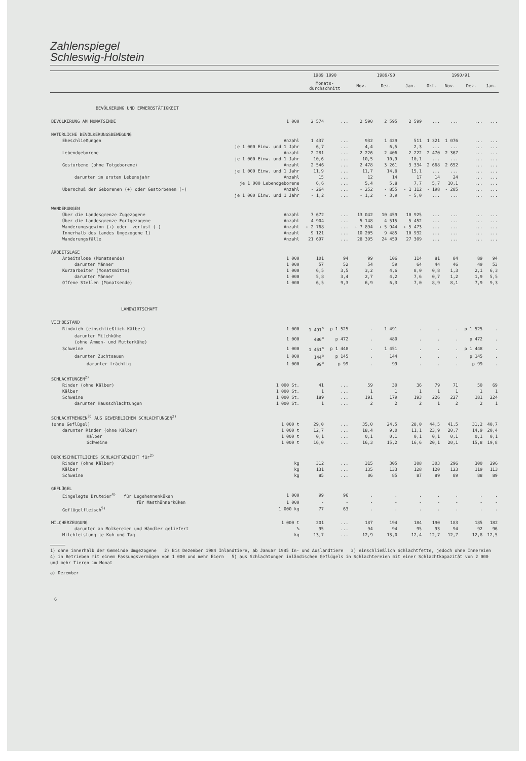Zahlenspiegel
Schleswig-Holstein
| | | 1989 1990 | | 1989/90 | | | 1990/91 | | | |
| --- | --- | --- | --- | --- | --- | --- | --- | --- | --- | --- |
| | | Monats- durchschnitt | | Nov. | Dez. | Jan. | Okt. | Nov. | Dez. | Jan. |
| BEVÖLKERUNG UND ERWERBSTÄTIGKEIT | | | | | | | | | | |
| BEVÖLKERUNG AM MONATSENDE | 1 000 | 2 574 | ... | 2 590 | 2 595 | 2 599 | ... | ... | ... | ... |
| NATÜRLICHE BEVÖLKERUNGSBEWEGUNG | | | | | | | | | | |
| Eheschließungen | Anzahl | 1 437 | ... | 932 | 1 429 | 511 | 1 321 | 1 076 | ... | ... |
| | je 1 000 Einw. und 1 Jahr | 6,7 | ... | 4,4 | 6,5 | 2,3 | ... | ... | ... | ... |
| Lebendgeborene | Anzahl | 2 281 | ... | 2 226 | 2 406 | 2 222 | 2 470 | 2 367 | ... | ... |
| | je 1 000 Einw. und 1 Jahr | 10,6 | ... | 10,5 | 10,9 | 10,1 | ... | ... | ... | ... |
| Gestorbene (ohne Totgeborene) | Anzahl | 2 546 | ... | 2 478 | 3 261 | 3 334 | 2 668 | 2 652 | ... | ... |
| | je 1 000 Einw. und 1 Jahr | 11,9 | ... | 11,7 | 14,8 | 15,1 | ... | ... | ... | ... |
| darunter im ersten Lebensjahr | Anzahl | 15 | ... | 12 | 14 | 17 | 14 | 24 | ... | ... |
| | je 1 000 Lebendgeborene | 6,6 | ... | 5,4 | 5,8 | 7,7 | 5,7 | 10,1 | ... | ... |
| Überschuß der Geborenen (+) oder Gestorbenen (-) | Anzahl | - 264 | ... | - 252 | - 855 | - 1 112 | - 198 | - 285 | ... | ... |
| | je 1 000 Einw. und 1 Jahr | - 1,2 | ... | - 1,2 | - 3,9 | - 5,0 | ... | ... | ... | ... |
| WANDERUNGEN | | | | | | | | | | |
| Über die Landesgrenze Zugezogene | Anzahl | 7 672 | ... | 13 042 | 10 459 | 10 925 | ... | ... | ... | ... |
| Über die Landesgrenze Fortgezogene | Anzahl | 4 904 | ... | 5 148 | 4 515 | 5 452 | ... | ... | ... | ... |
| Wanderungsgewinn (+) oder -verlust (-) | Anzahl | + 2 768 | ... | + 7 894 | + 5 944 | + 5 473 | ... | ... | ... | ... |
| Innerhalb des Landes Umgezogene 1) | Anzahl | 9 121 | ... | 10 205 | 9 485 | 10 932 | ... | ... | ... | ... |
| Wanderungsfälle | Anzahl | 21 697 | ... | 28 395 | 24 459 | 27 309 | ... | ... | ... | ... |
| ARBEITSLAGE | | | | | | | | | | |
| Arbeitslose (Monatsende) | 1 000 | 101 | 94 | 99 | 106 | 114 | 81 | 84 | 89 | 94 |
| darunter Männer | 1 000 | 57 | 52 | 54 | 59 | 64 | 44 | 46 | 49 | 53 |
| Kurzarbeiter (Monatsmitte) | 1 000 | 6,5 | 3,5 | 3,2 | 4,6 | 8,0 | 0,8 | 1,3 | 2,1 | 6,3 |
| darunter Männer | 1 000 | 5,8 | 3,4 | 2,7 | 4,2 | 7,6 | 0,7 | 1,2 | 1,9 | 5,5 |
| Offene Stellen (Monatsende) | 1 000 | 6,5 | 9,3 | 6,9 | 6,3 | 7,0 | 8,9 | 8,1 | 7,9 | 9,3 |
| LANDWIRTSCHAFT | | | | | | | | | | |
| VIEHBESTAND | | | | | | | | | | |
| Rindvieh (einschließlich Kälber) | 1 000 | 1 491<sup>a</sup> | p 1 525 | . | 1 491 | . | . | . | p 1 525 | . |
| darunter Milchkühe (ohne Ammen- und Mutterkühe) | 1 000 | 480<sup>a</sup> | p 472 | . | 480 | . | . | . | p 472 | . |
| Schweine | 1 000 | 1 451<sup>a</sup> | p 1 448 | . | 1 451 | . | . | . | p 1 448 | . |
| darunter Zuchtsauen | 1 000 | 144<sup>a</sup> | p 145 | . | 144 | . | . | . | p 145 | . |
| darunter trächtig | 1 000 | 99<sup>a</sup> | p 99 | . | 99 | . | . | . | p 99 | . |
| SCHLACHTUNGEN<sup>2)</sup> | | | | | | | | | | |
| Rinder (ohne Kälber) | 1 000 St. | 41 | ... | 59 | 30 | 36 | 79 | 71 | 50 | 69 |
| Kälber | 1 000 St. | 1 | ... | 1 | 1 | 1 | 1 | 1 | 1 | 1 |
| Schweine | 1 000 St. | 189 | ... | 191 | 179 | 193 | 226 | 227 | 181 | 224 |
| darunter Hausschlachtungen | 1 000 St. | 1 | ... | 2 | 2 | 2 | 1 | 2 | 2 | 1 |
| SCHLACHTMENGEN<sup>3)</sup> AUS GEWERBLICHEN SCHLACHTUNGEN<sup>2)</sup> | | | | | | | | | | |
| (ohne Geflügel) | 1 000 t | 29,0 | ... | 35,0 | 24,5 | 28,0 | 44,5 | 41,5 | 31,2 | 40,7 |
| darunter Rinder (ohne Kälber) | 1 000 t | 12,7 | ... | 18,4 | 9,0 | 11,1 | 23,9 | 20,7 | 14,9 | 20,4 |
| Kälber | 1 000 t | 0,1 | ... | 0,1 | 0,1 | 0,1 | 0,1 | 0,1 | 0,1 | 0,1 |
| Schweine | 1 000 t | 16,0 | ... | 16,3 | 15,2 | 16,6 | 20,1 | 20,1 | 15,8 | 19,8 |
| DURCHSCHNITTLICHES SCHLACHTGEWICHT für<sup>2)</sup> | | | | | | | | | | |
| Rinder (ohne Kälber) | kg | 312 | ... | 315 | 305 | 308 | 303 | 296 | 300 | 296 |
| Kälber | kg | 131 | ... | 135 | 133 | 128 | 120 | 123 | 119 | 113 |
| Schweine | kg | 85 | ... | 86 | 85 | 87 | 89 | 89 | 88 | 89 |
| GEFLÜGEL | | | | | | | | | | |
| Eingelegte Bruteier<sup>4)</sup> für Legehennenküken | 1 000 | 99 | 96 | . | . | . | . | . | . | . |
| für Masthühnerküken | 1 000 | - | - | - | - | - | - | - | - | - |
| Geflügelfleisch<sup>5)</sup> | 1 000 kg | 77 | 63 | . | . | . | . | . | . | . |
| MILCHERZEUGUNG | 1 000 t | 201 | ... | 187 | 194 | 184 | 190 | 183 | 185 | 182 |
| darunter an Molkereien und Händler geliefert | % | 95 | ... | 94 | 94 | 95 | 93 | 94 | 92 | 96 |
| Milchleistung je Kuh und Tag | kg | 13,7 | ... | 12,9 | 13,0 | 12,4 | 12,7 | 12,7 | 12,8 | 12,5 |
1) ohne innerhalb der Gemeinde Umgezogene 2) Bis Dezember 1984 Inlandtiere, ab Januar 1985 In- und Auslandtiere 3) einschließlich Schlachtfette, jedoch ohne Innereien 4) in Betrieben mit einem Fassungsvermögen von 1 000 und mehr Eiern 5) aus Schlachtungen inländischen Geflügels in Schlachtereien mit einer Schlachtkapazität von 2 000 und mehr Tieren im Monat
a) Dezember
6